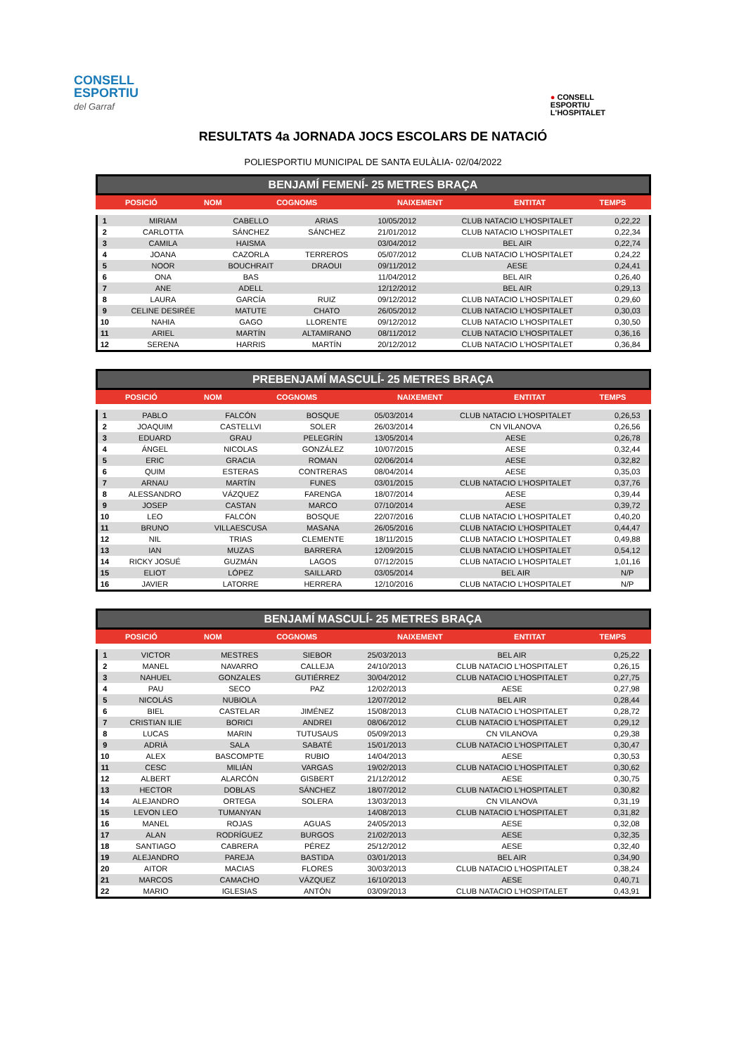CONSELL
ESPORTIU
del Garraf
● CONSELL
ESPORTIU
L'HOSPITALET
RESULTATS 4a JORNADA JOCS ESCOLARS DE NATACIÓ
POLIESPORTIU MUNICIPAL DE SANTA EULÀLIA- 02/04/2022
BENJAMÍ FEMENÍ- 25 METRES BRAÇA
| POSICIÓ | NOM | COGNOMS | NAIXEMENT | ENTITAT | TEMPS |
| --- | --- | --- | --- | --- | --- |
| 1 | MIRIAM | CABELLO | ARIAS | 10/05/2012 | CLUB NATACIO L'HOSPITALET | 0,22,22 |
| 2 | CARLOTTA | SÁNCHEZ | SÁNCHEZ | 21/01/2012 | CLUB NATACIO L'HOSPITALET | 0,22,34 |
| 3 | CAMILA | HAISMA | | 03/04/2012 | BEL AIR | 0,22,74 |
| 4 | JOANA | CAZORLA | TERREROS | 05/07/2012 | CLUB NATACIO L'HOSPITALET | 0,24,22 |
| 5 | NOOR | BOUCHRAIT | DRAOUI | 09/11/2012 | AESE | 0,24,41 |
| 6 | ONA | BAS | | 11/04/2012 | BEL AIR | 0,26,40 |
| 7 | ANE | ADELL | | 12/12/2012 | BEL AIR | 0,29,13 |
| 8 | LAURA | GARCÍA | RUIZ | 09/12/2012 | CLUB NATACIO L'HOSPITALET | 0,29,60 |
| 9 | CELINE DESIRÉE | MATUTE | CHATO | 26/05/2012 | CLUB NATACIO L'HOSPITALET | 0,30,03 |
| 10 | NAHIA | GAGO | LLORENTE | 09/12/2012 | CLUB NATACIO L'HOSPITALET | 0,30,50 |
| 11 | ARIEL | MARTÍN | ALTAMIRANO | 08/11/2012 | CLUB NATACIO L'HOSPITALET | 0,36,16 |
| 12 | SERENA | HARRIS | MARTÍN | 20/12/2012 | CLUB NATACIO L'HOSPITALET | 0,36,84 |
PREBENJAMÍ MASCULÍ- 25 METRES BRAÇA
| POSICIÓ | NOM | COGNOMS | NAIXEMENT | ENTITAT | TEMPS |
| --- | --- | --- | --- | --- | --- |
| 1 | PABLO | FALCÓN | BOSQUE | 05/03/2014 | CLUB NATACIO L'HOSPITALET | 0,26,53 |
| 2 | JOAQUIM | CASTELLVI | SOLER | 26/03/2014 | CN VILANOVA | 0,26,56 |
| 3 | EDUARD | GRAU | PELEGRÍN | 13/05/2014 | AESE | 0,26,78 |
| 4 | ÁNGEL | NICOLAS | GONZÁLEZ | 10/07/2015 | AESE | 0,32,44 |
| 5 | ERIC | GRACIA | ROMAN | 02/06/2014 | AESE | 0,32,82 |
| 6 | QUIM | ESTERAS | CONTRERAS | 08/04/2014 | AESE | 0,35,03 |
| 7 | ARNAU | MARTÍN | FUNES | 03/01/2015 | CLUB NATACIO L'HOSPITALET | 0,37,76 |
| 8 | ALESSANDRO | VÁZQUEZ | FARENGA | 18/07/2014 | AESE | 0,39,44 |
| 9 | JOSEP | CASTAN | MARCO | 07/10/2014 | AESE | 0,39,72 |
| 10 | LEO | FALCÓN | BOSQUE | 22/07/2016 | CLUB NATACIO L'HOSPITALET | 0,40,20 |
| 11 | BRUNO | VILLAESCUSA | MASANA | 26/05/2016 | CLUB NATACIO L'HOSPITALET | 0,44,47 |
| 12 | NIL | TRIAS | CLEMENTE | 18/11/2015 | CLUB NATACIO L'HOSPITALET | 0,49,88 |
| 13 | IAN | MUZAS | BARRERA | 12/09/2015 | CLUB NATACIO L'HOSPITALET | 0,54,12 |
| 14 | RICKY JOSUÉ | GUZMÁN | LAGOS | 07/12/2015 | CLUB NATACIO L'HOSPITALET | 1,01,16 |
| 15 | ELIOT | LÓPEZ | SAILLARD | 03/05/2014 | BEL AIR | N/P |
| 16 | JAVIER | LATORRE | HERRERA | 12/10/2016 | CLUB NATACIO L'HOSPITALET | N/P |
BENJAMÍ MASCULÍ- 25 METRES BRAÇA
| POSICIÓ | NOM | COGNOMS | NAIXEMENT | ENTITAT | TEMPS |
| --- | --- | --- | --- | --- | --- |
| 1 | VICTOR | MESTRES | SIEBOR | 25/03/2013 | BEL AIR | 0,25,22 |
| 2 | MANEL | NAVARRO | CALLEJA | 24/10/2013 | CLUB NATACIO L'HOSPITALET | 0,26,15 |
| 3 | NAHUEL | GONZALES | GUTIÉRREZ | 30/04/2012 | CLUB NATACIO L'HOSPITALET | 0,27,75 |
| 4 | PAU | SECO | PAZ | 12/02/2013 | AESE | 0,27,98 |
| 5 | NICOLÁS | NUBIOLA | | 12/07/2012 | BEL AIR | 0,28,44 |
| 6 | BIEL | CASTELAR | JIMÉNEZ | 15/08/2013 | CLUB NATACIO L'HOSPITALET | 0,28,72 |
| 7 | CRISTIAN ILIE | BORICI | ANDREI | 08/06/2012 | CLUB NATACIO L'HOSPITALET | 0,29,12 |
| 8 | LUCAS | MARIN | TUTUSAUS | 05/09/2013 | CN VILANOVA | 0,29,38 |
| 9 | ADRIÀ | SALA | SABATÉ | 15/01/2013 | CLUB NATACIO L'HOSPITALET | 0,30,47 |
| 10 | ALEX | BASCOMPTE | RUBIO | 14/04/2013 | AESE | 0,30,53 |
| 11 | CESC | MILIÁN | VARGAS | 19/02/2013 | CLUB NATACIO L'HOSPITALET | 0,30,62 |
| 12 | ALBERT | ALARCÓN | GISBERT | 21/12/2012 | AESE | 0,30,75 |
| 13 | HECTOR | DOBLAS | SÁNCHEZ | 18/07/2012 | CLUB NATACIO L'HOSPITALET | 0,30,82 |
| 14 | ALEJANDRO | ORTEGA | SOLERA | 13/03/2013 | CN VILANOVA | 0,31,19 |
| 15 | LEVON LEO | TUMANYAN | | 14/08/2013 | CLUB NATACIO L'HOSPITALET | 0,31,82 |
| 16 | MANEL | ROJAS | AGUAS | 24/05/2013 | AESE | 0,32,08 |
| 17 | ALAN | RODRÍGUEZ | BURGOS | 21/02/2013 | AESE | 0,32,35 |
| 18 | SANTIAGO | CABRERA | PÉREZ | 25/12/2012 | AESE | 0,32,40 |
| 19 | ALEJANDRO | PAREJA | BASTIDA | 03/01/2013 | BEL AIR | 0,34,90 |
| 20 | AITOR | MACIAS | FLORES | 30/03/2013 | CLUB NATACIO L'HOSPITALET | 0,38,24 |
| 21 | MARCOS | CAMACHO | VÁZQUEZ | 16/10/2013 | AESE | 0,40,71 |
| 22 | MARIO | IGLESIAS | ANTÓN | 03/09/2013 | CLUB NATACIO L'HOSPITALET | 0,43,91 |